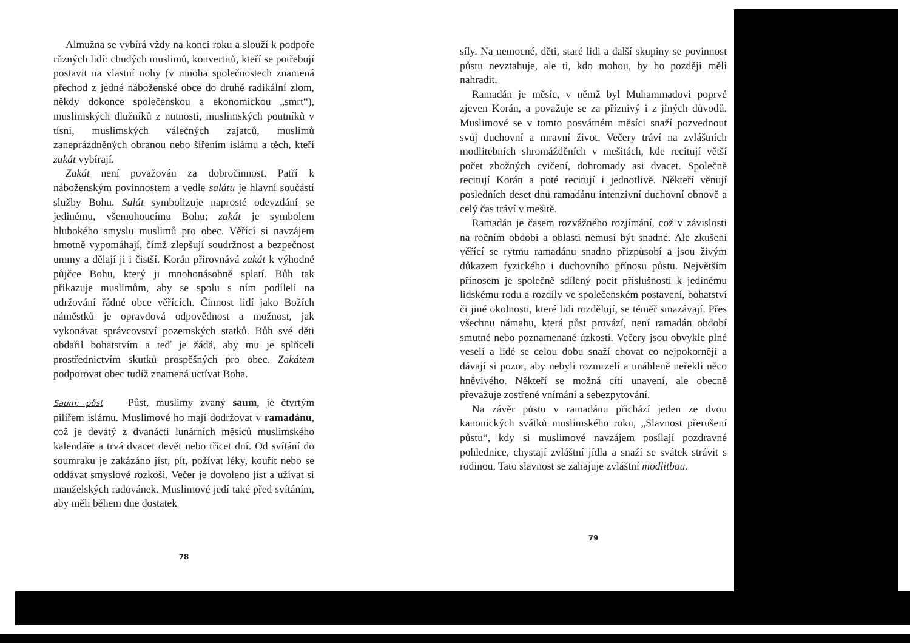Almužna se vybírá vždy na konci roku a slouží k podpoře různých lidí: chudých muslimů, konvertitů, kteří se potřebují postavit na vlastní nohy (v mnoha společnostech znamená přechod z jedné náboženské obce do druhé radikální zlom, někdy dokonce společenskou a ekonomickou „smrt“), muslimských dlužníků z nutnosti, muslimských poutníků v tísni, muslimských válečných zajatců, muslimů zaneprázdněných obranou nebo šířením islámu a těch, kteří zakát vybírají.
Zakát není považován za dobročinnost. Patří k náboženským povinnostem a vedle salátu je hlavní součástí služby Bohu. Salát symbolizuje naprosté odevzdání se jedinému, všemohoucímu Bohu; zakát je symbolem hlubokého smyslu muslimů pro obec. Věřící si navzájem hmotně vypomáhají, čímž zlepšují soudržnost a bezpečnost ummy a dělají ji i čistší. Korán přirovnává zakát k výhodné půjčce Bohu, který ji mnohonásobně splatí. Bůh tak přikazuje muslimům, aby se spolu s ním podíleli na udržování řádné obce věřících. Činnost lidí jako Božích náměstků je opravdová odpovědnost a možnost, jak vykonávat správcovství pozemských statků. Bůh své děti obdařil bohatstvím a teď je žádá, aby mu je splňceli prostřednictvím skutků prospěšných pro obec. Zakátem podporovat obec tudíž znamená uctívat Boha.
Saum: půst Půst, muslimy zvaný saum, je čtvrtým pilířem islámu. Muslimové ho mají dodržovat v ramadánu, což je devátý z dvanácti lunárních měsíců muslimského kalendáře a trvá dvacet devět nebo třicet dní. Od svítání do soumraku je zakázáno jíst, pít, požívat léky, kouřit nebo se oddávat smyslové rozkoši. Večer je dovoleno jíst a užívat si manželských radovánek. Muslimové jedí také před svítáním, aby měli během dne dostatek
78
síly. Na nemocné, děti, staré lidi a další skupiny se povinnost půstu nevztahuje, ale ti, kdo mohou, by ho později měli nahradit.
Ramadán je měsíc, v němž byl Muhammadovi poprvé zjeven Korán, a považuje se za příznivý i z jiných důvodů. Muslimové se v tomto posvátném měsíci snaží pozvednout svůj duchovní a mravní život. Večery tráví na zvláštních modlitebních shromážděních v mešitách, kde recitují větší počet zbožných cvičení, dohromady asi dvacet. Společně recitují Korán a poté recitují i jednotlivě. Někteří věnují posledních deset dnů ramadánu intenzivní duchovní obnově a celý čas tráví v mešitě.
Ramadán je časem rozvážného rozjímání, což v závislosti na ročním období a oblasti nemusí být snadné. Ale zkušení věřící se rytmu ramadánu snadno přizpůsobí a jsou živým důkazem fyzického i duchovního přínosu půstu. Největším přínosem je společně sdílený pocit příslušnosti k jedinému lidskému rodu a rozdíly ve společenském postavení, bohatství či jiné okolnosti, které lidi rozdělují, se téměř smazávají. Přes všechnu námahu, která půst provází, není ramadán období smutné nebo poznamenané úzkostí. Večery jsou obvykle plné veselí a lidé se celou dobu snaží chovat co nejpokorněji a dávají si pozor, aby nebyli rozmrzelí a unáhleně neřekli něco hněvivého. Někteří se možná cítí unavení, ale obecně převažuje zostřené vnímání a sebezpytování.
Na závěr půstu v ramadánu přichází jeden ze dvou kanonických svátků muslimského roku, „Slavnost přerušení půstu“, kdy si muslimové navzájem posílají pozdravné pohlednice, chystají zvláštní jídla a snaží se svátek strávit s rodinou. Tato slavnost se zahajuje zvláštní modlitbou.
79